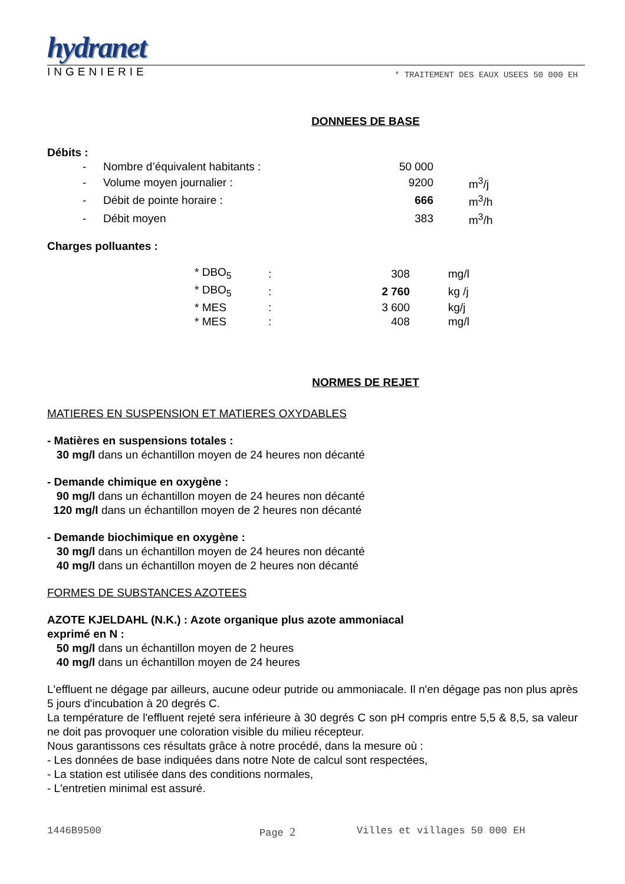hydranet
INGENIERIE * TRAITEMENT DES EAUX USEES 50 000 EH
DONNEES DE BASE
Débits :
| - | Nombre d’équivalent habitants : | 50 000 | |
| - | Volume moyen journalier : | 9200 | m<sup>3</sup>/j |
| - | Débit de pointe horaire : | 666 | m<sup>3</sup>/h |
| - | Débit moyen | 383 | m<sup>3</sup>/h |
Charges polluantes :
| * DBO<sub>5</sub> | : | 308 | mg/l |
| * DBO<sub>5</sub> | : | 2 760 | kg /j |
| * MES | : | 3 600 | kg/j |
| * MES | : | 408 | mg/l |
NORMES DE REJET
MATIERES EN SUSPENSION ET MATIERES OXYDABLES
- Matières en suspensions totales :
30 mg/l dans un échantillon moyen de 24 heures non décanté
- Demande chimique en oxygène :
90 mg/l dans un échantillon moyen de 24 heures non décanté
120 mg/l dans un échantillon moyen de 2 heures non décanté
- Demande biochimique en oxygène :
30 mg/l dans un échantillon moyen de 24 heures non décanté
40 mg/l dans un échantillon moyen de 2 heures non décanté
FORMES DE SUBSTANCES AZOTEES
AZOTE KJELDAHL (N.K.) : Azote organique plus azote ammoniacal
exprimé en N :
50 mg/l dans un échantillon moyen de 2 heures
40 mg/l dans un échantillon moyen de 24 heures
L'effluent ne dégage par ailleurs, aucune odeur putride ou ammoniacale. Il n'en dégage pas non plus après 5 jours d'incubation à 20 degrés C.
La température de l'effluent rejeté sera inférieure à 30 degrés C son pH compris entre 5,5 & 8,5, sa valeur ne doit pas provoquer une coloration visible du milieu récepteur.
Nous garantissons ces résultats grâce à notre procédé, dans la mesure où :
- Les données de base indiquées dans notre Note de calcul sont respectées,
- La station est utilisée dans des conditions normales,
- L'entretien minimal est assuré.
1446B9500 Page 2 Villes et villages 50 000 EH